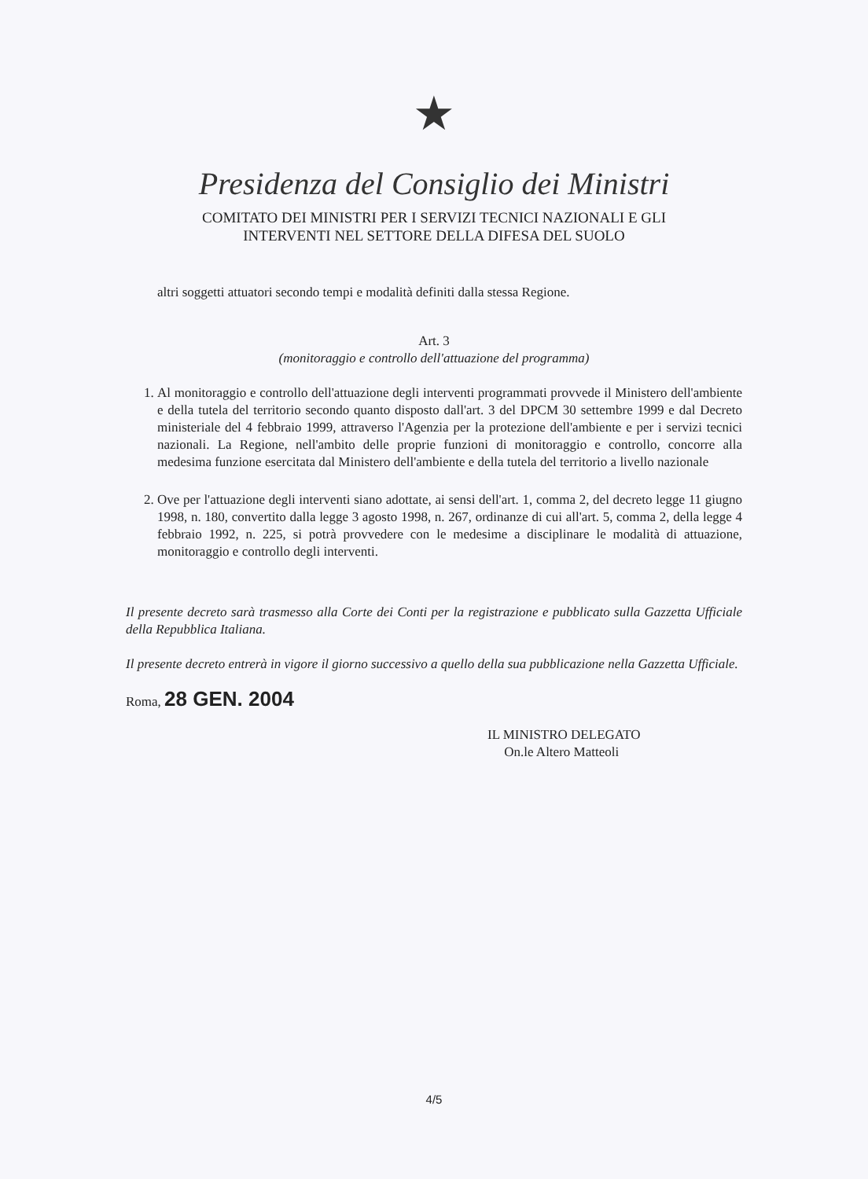★
Presidenza del Consiglio dei Ministri
COMITATO DEI MINISTRI PER I SERVIZI TECNICI NAZIONALI E GLI
INTERVENTI NEL SETTORE DELLA DIFESA DEL SUOLO
altri soggetti attuatori secondo tempi e modalità definiti dalla stessa Regione.
Art. 3
(monitoraggio e controllo dell'attuazione del programma)
1. Al monitoraggio e controllo dell'attuazione degli interventi programmati provvede il Ministero dell'ambiente e della tutela del territorio secondo quanto disposto dall'art. 3 del DPCM 30 settembre 1999 e dal Decreto ministeriale del 4 febbraio 1999, attraverso l'Agenzia per la protezione dell'ambiente e per i servizi tecnici nazionali. La Regione, nell'ambito delle proprie funzioni di monitoraggio e controllo, concorre alla medesima funzione esercitata dal Ministero dell'ambiente e della tutela del territorio a livello nazionale
2. Ove per l'attuazione degli interventi siano adottate, ai sensi dell'art. 1, comma 2, del decreto legge 11 giugno 1998, n. 180, convertito dalla legge 3 agosto 1998, n. 267, ordinanze di cui all'art. 5, comma 2, della legge 4 febbraio 1992, n. 225, si potrà provvedere con le medesime a disciplinare le modalità di attuazione, monitoraggio e controllo degli interventi.
Il presente decreto sarà trasmesso alla Corte dei Conti per la registrazione e pubblicato sulla Gazzetta Ufficiale della Repubblica Italiana.
Il presente decreto entrerà in vigore il giorno successivo a quello della sua pubblicazione nella Gazzetta Ufficiale.
Roma, 28 GEN. 2004
IL MINISTRO DELEGATO
On.le Altero Matteoli
4/5